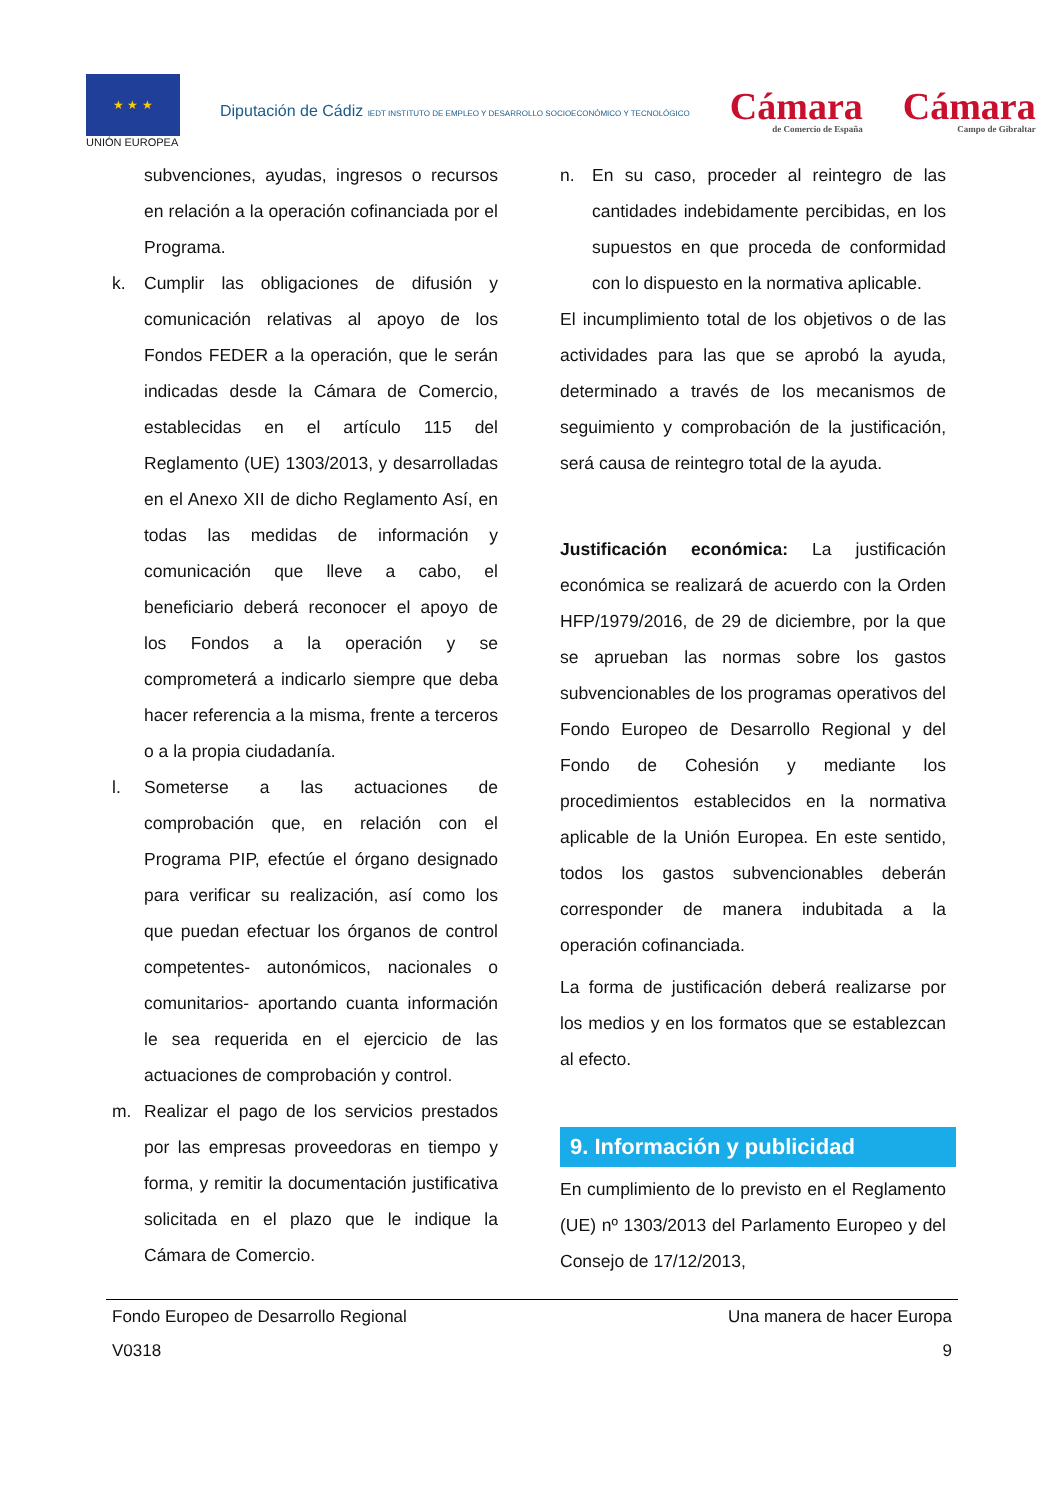★ ★ ★
UNIÓN EUROPEA
Diputación de Cádiz IEDT INSTITUTO DE EMPLEO Y DESARROLLO SOCIOECONÓMICO Y TECNOLÓGICO
Cámara
de Comercio de España
Cámara
Campo de Gibraltar
subvenciones, ayudas, ingresos o recursos en relación a la operación cofinanciada por el Programa.
k. Cumplir las obligaciones de difusión y comunicación relativas al apoyo de los Fondos FEDER a la operación, que le serán indicadas desde la Cámara de Comercio, establecidas en el artículo 115 del Reglamento (UE) 1303/2013, y desarrolladas en el Anexo XII de dicho Reglamento Así, en todas las medidas de información y comunicación que lleve a cabo, el beneficiario deberá reconocer el apoyo de los Fondos a la operación y se comprometerá a indicarlo siempre que deba hacer referencia a la misma, frente a terceros o a la propia ciudadanía.
l. Someterse a las actuaciones de comprobación que, en relación con el Programa PIP, efectúe el órgano designado para verificar su realización, así como los que puedan efectuar los órganos de control competentes- autonómicos, nacionales o comunitarios- aportando cuanta información le sea requerida en el ejercicio de las actuaciones de comprobación y control.
m. Realizar el pago de los servicios prestados por las empresas proveedoras en tiempo y forma, y remitir la documentación justificativa solicitada en el plazo que le indique la Cámara de Comercio.
n. En su caso, proceder al reintegro de las cantidades indebidamente percibidas, en los supuestos en que proceda de conformidad con lo dispuesto en la normativa aplicable.
El incumplimiento total de los objetivos o de las actividades para las que se aprobó la ayuda, determinado a través de los mecanismos de seguimiento y comprobación de la justificación, será causa de reintegro total de la ayuda.
Justificación económica: La justificación económica se realizará de acuerdo con la Orden HFP/1979/2016, de 29 de diciembre, por la que se aprueban las normas sobre los gastos subvencionables de los programas operativos del Fondo Europeo de Desarrollo Regional y del Fondo de Cohesión y mediante los procedimientos establecidos en la normativa aplicable de la Unión Europea. En este sentido, todos los gastos subvencionables deberán corresponder de manera indubitada a la operación cofinanciada.
La forma de justificación deberá realizarse por los medios y en los formatos que se establezcan al efecto.
9. Información y publicidad
En cumplimiento de lo previsto en el Reglamento (UE) nº 1303/2013 del Parlamento Europeo y del Consejo de 17/12/2013,
Fondo Europeo de Desarrollo Regional Una manera de hacer Europa
V0318 9